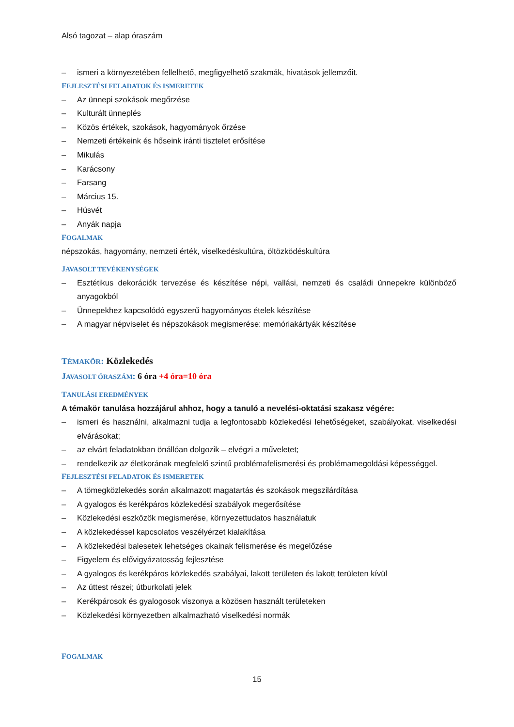Alsó tagozat – alap óraszám
– ismeri a környezetében fellelhető, megfigyelhető szakmák, hivatások jellemzőit.
FEJLESZTÉSI FELADATOK ÉS ISMERETEK
– Az ünnepi szokások megőrzése
– Kulturált ünneplés
– Közös értékek, szokások, hagyományok őrzése
– Nemzeti értékeink és hőseink iránti tisztelet erősítése
– Mikulás
– Karácsony
– Farsang
– Március 15.
– Húsvét
– Anyák napja
FOGALMAK
népszokás, hagyomány, nemzeti érték, viselkedéskultúra, öltözködéskultúra
JAVASOLT TEVÉKENYSÉGEK
– Esztétikus dekorációk tervezése és készítése népi, vallási, nemzeti és családi ünnepekre különböző anyagokból
– Ünnepekhez kapcsolódó egyszerű hagyományos ételek készítése
– A magyar népviselet és népszokások megismerése: memóriakártyák készítése
TÉMAKÖR: Közlekedés
JAVASOLT ÓRASZÁM: 6 óra +4 óra=10 óra
TANULÁSI EREDMÉNYEK
A témakör tanulása hozzájárul ahhoz, hogy a tanuló a nevelési-oktatási szakasz végére:
– ismeri és használni, alkalmazni tudja a legfontosabb közlekedési lehetőségeket, szabályokat, viselkedési elvárásokat;
– az elvárt feladatokban önállóan dolgozik – elvégzi a műveletet;
– rendelkezik az életkorának megfelelő szintű problémafelismerési és problémamegoldási képességgel.
FEJLESZTÉSI FELADATOK ÉS ISMERETEK
– A tömegközlekedés során alkalmazott magatartás és szokások megszilárdítása
– A gyalogos és kerékpáros közlekedési szabályok megerősítése
– Közlekedési eszközök megismerése, környezettudatos használatuk
– A közlekedéssel kapcsolatos veszélyérzet kialakítása
– A közlekedési balesetek lehetséges okainak felismerése és megelőzése
– Figyelem és elővigyázatosság fejlesztése
– A gyalogos és kerékpáros közlekedés szabályai, lakott területen és lakott területen kívül
– Az úttest részei; útburkolati jelek
– Kerékpárosok és gyalogosok viszonya a közösen használt területeken
– Közlekedési környezetben alkalmazható viselkedési normák
FOGALMAK
15